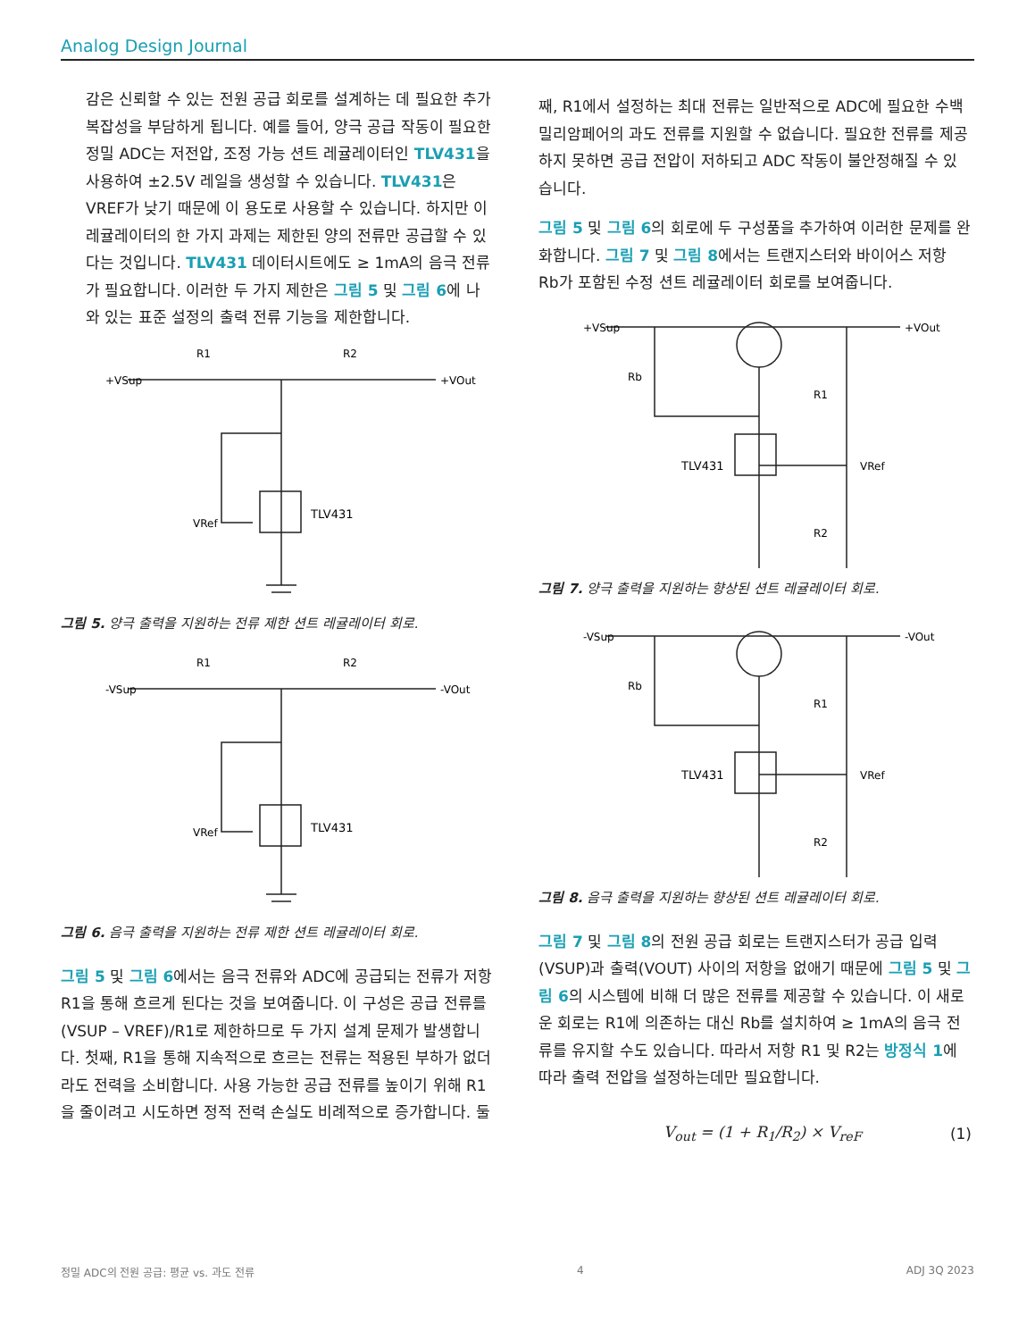Analog Design Journal
감은 신뢰할 수 있는 전원 공급 회로를 설계하는 데 필요한 추가 복잡성을 부담하게 됩니다. 예를 들어, 양극 공급 작동이 필요한 정밀 ADC는 저전압, 조정 가능 션트 레귤레이터인 TLV431을 사용하여 ±2.5V 레일을 생성할 수 있습니다. TLV431은 VREF가 낮기 때문에 이 용도로 사용할 수 있습니다. 하지만 이 레귤레이터의 한 가지 과제는 제한된 양의 전류만 공급할 수 있다는 것입니다. TLV431 데이터시트에도 ≥ 1mA의 음극 전류가 필요합니다. 이러한 두 가지 제한은 그림 5 및 그림 6에 나와 있는 표준 설정의 출력 전류 기능을 제한합니다.
+VSup
R1
R2
+VOut
VRef
TLV431
그림 5. 양극 출력을 지원하는 전류 제한 션트 레귤레이터 회로.
-VSup
R1
R2
-VOut
VRef
TLV431
그림 6. 음극 출력을 지원하는 전류 제한 션트 레귤레이터 회로.
그림 5 및 그림 6에서는 음극 전류와 ADC에 공급되는 전류가 저항 R1을 통해 흐르게 된다는 것을 보여줍니다. 이 구성은 공급 전류를 (VSUP – VREF)/R1로 제한하므로 두 가지 설계 문제가 발생합니다. 첫째, R1을 통해 지속적으로 흐르는 전류는 적용된 부하가 없더라도 전력을 소비합니다. 사용 가능한 공급 전류를 높이기 위해 R1을 줄이려고 시도하면 정적 전력 손실도 비례적으로 증가합니다. 둘
째, R1에서 설정하는 최대 전류는 일반적으로 ADC에 필요한 수백 밀리암페어의 과도 전류를 지원할 수 없습니다. 필요한 전류를 제공하지 못하면 공급 전압이 저하되고 ADC 작동이 불안정해질 수 있습니다.
그림 5 및 그림 6의 회로에 두 구성품을 추가하여 이러한 문제를 완화합니다. 그림 7 및 그림 8에서는 트랜지스터와 바이어스 저항 Rb가 포함된 수정 션트 레귤레이터 회로를 보여줍니다.
+VSup
+VOut
Rb
R1
VRef
TLV431
R2
그림 7. 양극 출력을 지원하는 향상된 션트 레귤레이터 회로.
-VSup
-VOut
Rb
R1
VRef
TLV431
R2
그림 8. 음극 출력을 지원하는 향상된 션트 레귤레이터 회로.
그림 7 및 그림 8의 전원 공급 회로는 트랜지스터가 공급 입력(VSUP)과 출력(VOUT) 사이의 저항을 없애기 때문에 그림 5 및 그림 6의 시스템에 비해 더 많은 전류를 제공할 수 있습니다. 이 새로운 회로는 R1에 의존하는 대신 Rb를 설치하여 ≥ 1mA의 음극 전류를 유지할 수도 있습니다. 따라서 저항 R1 및 R2는 방정식 1에 따라 출력 전압을 설정하는데만 필요합니다.
V<sub>out</sub> = (1 + R<sub>1</sub>/R<sub>2</sub>) × V<sub>reF</sub> (1)
정밀 ADC의 전원 공급: 평균 vs. 과도 전류 4 ADJ 3Q 2023